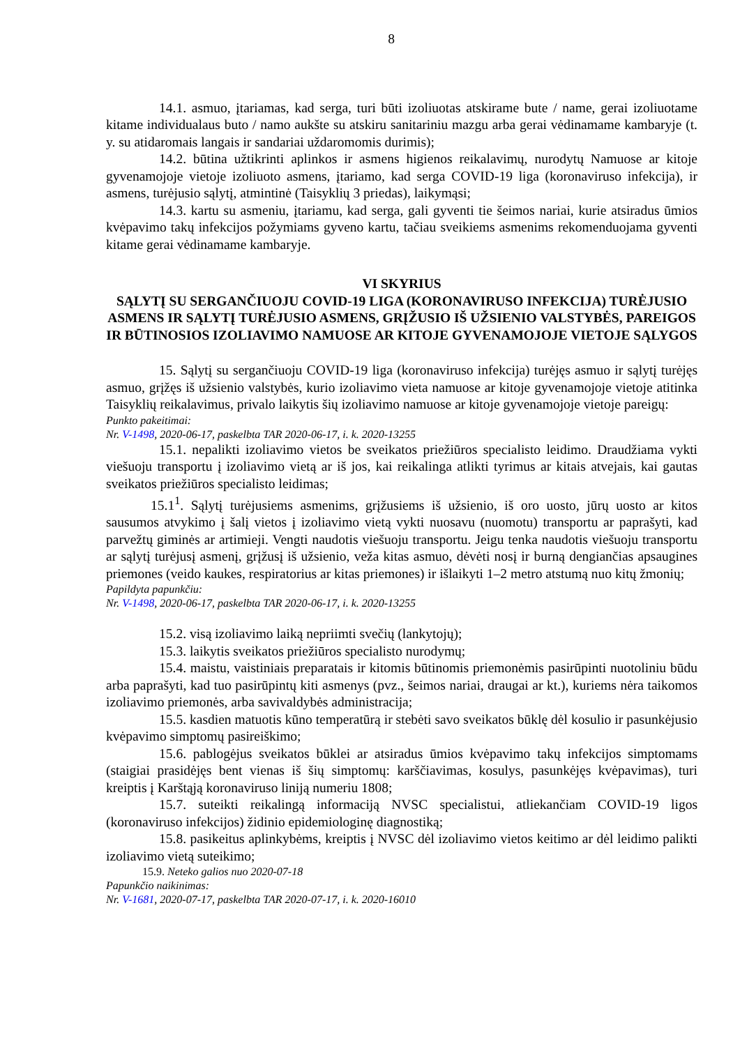8
14.1. asmuo, įtariamas, kad serga, turi būti izoliuotas atskirame bute / name, gerai izoliuotame kitame individualaus buto / namo aukšte su atskiru sanitariniu mazgu arba gerai vėdinamame kambaryje (t. y. su atidaromais langais ir sandariai uždaromomis durimis);
14.2. būtina užtikrinti aplinkos ir asmens higienos reikalavimų, nurodytų Namuose ar kitoje gyvenamojoje vietoje izoliuoto asmens, įtariamo, kad serga COVID-19 liga (koronaviruso infekcija), ir asmens, turėjusio sąlytį, atmintinė (Taisyklių 3 priedas), laikymąsi;
14.3. kartu su asmeniu, įtariamu, kad serga, gali gyventi tie šeimos nariai, kurie atsiradus ūmios kvėpavimo takų infekcijos požymiams gyveno kartu, tačiau sveikiems asmenims rekomenduojama gyventi kitame gerai vėdinamame kambaryje.
VI SKYRIUS
SĄLYTĮ SU SERGANČIUOJU COVID-19 LIGA (KORONAVIRUSO INFEKCIJA) TURĖJUSIO ASMENS IR SĄLYTĮ TURĖJUSIO ASMENS, GRĮŽUSIO IŠ UŽSIENIO VALSTYBĖS, PAREIGOS IR BŪTINOSIOS IZOLIAVIMO NAMUOSE AR KITOJE GYVENAMOJOJE VIETOJE SĄLYGOS
15. Sąlytį su sergančiuoju COVID-19 liga (koronaviruso infekcija) turėjęs asmuo ir sąlytį turėjęs asmuo, grįžęs iš užsienio valstybės, kurio izoliavimo vieta namuose ar kitoje gyvenamojoje vietoje atitinka Taisyklių reikalavimus, privalo laikytis šių izoliavimo namuose ar kitoje gyvenamojoje vietoje pareigų:
Punkto pakeitimai:
Nr. V-1498, 2020-06-17, paskelbta TAR 2020-06-17, i. k. 2020-13255
15.1. nepalikti izoliavimo vietos be sveikatos priežiūros specialisto leidimo. Draudžiama vykti viešuoju transportu į izoliavimo vietą ar iš jos, kai reikalinga atlikti tyrimus ar kitais atvejais, kai gautas sveikatos priežiūros specialisto leidimas;
15.1<sup>1</sup>. Sąlytį turėjusiems asmenims, grįžusiems iš užsienio, iš oro uosto, jūrų uosto ar kitos sausumos atvykimo į šalį vietos į izoliavimo vietą vykti nuosavu (nuomotu) transportu ar paprašyti, kad parvežtų giminės ar artimieji. Vengti naudotis viešuoju transportu. Jeigu tenka naudotis viešuoju transportu ar sąlytį turėjusį asmenį, grįžusį iš užsienio, veža kitas asmuo, dėvėti nosį ir burną dengiančias apsaugines priemones (veido kaukes, respiratorius ar kitas priemones) ir išlaikyti 1–2 metro atstumą nuo kitų žmonių;
Papildyta papunkčiu:
Nr. V-1498, 2020-06-17, paskelbta TAR 2020-06-17, i. k. 2020-13255
15.2. visą izoliavimo laiką nepriimti svečių (lankytojų);
15.3. laikytis sveikatos priežiūros specialisto nurodymų;
15.4. maistu, vaistiniais preparatais ir kitomis būtinomis priemonėmis pasirūpinti nuotoliniu būdu arba paprašyti, kad tuo pasirūpintų kiti asmenys (pvz., šeimos nariai, draugai ar kt.), kuriems nėra taikomos izoliavimo priemonės, arba savivaldybės administracija;
15.5. kasdien matuotis kūno temperatūrą ir stebėti savo sveikatos būklę dėl kosulio ir pasunkėjusio kvėpavimo simptomų pasireiškimo;
15.6. pablogėjus sveikatos būklei ar atsiradus ūmios kvėpavimo takų infekcijos simptomams (staigiai prasidėjęs bent vienas iš šių simptomų: karščiavimas, kosulys, pasunkėjęs kvėpavimas), turi kreiptis į Karštąją koronaviruso liniją numeriu 1808;
15.7. suteikti reikalingą informaciją NVSC specialistui, atliekančiam COVID-19 ligos (koronaviruso infekcijos) židinio epidemiologinę diagnostiką;
15.8. pasikeitus aplinkybėms, kreiptis į NVSC dėl izoliavimo vietos keitimo ar dėl leidimo palikti izoliavimo vietą suteikimo;
15.9. Neteko galios nuo 2020-07-18
Papunkčio naikinimas:
Nr. V-1681, 2020-07-17, paskelbta TAR 2020-07-17, i. k. 2020-16010